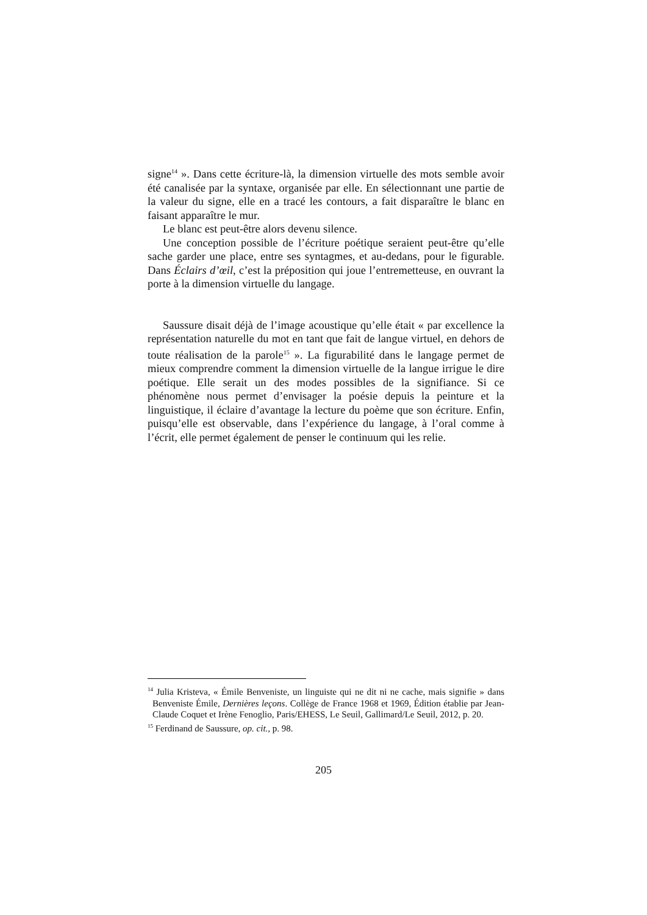signe<sup>14</sup> ». Dans cette écriture-là, la dimension virtuelle des mots semble avoir été canalisée par la syntaxe, organisée par elle. En sélectionnant une partie de la valeur du signe, elle en a tracé les contours, a fait disparaître le blanc en faisant apparaître le mur.
Le blanc est peut-être alors devenu silence.
Une conception possible de l’écriture poétique seraient peut-être qu’elle sache garder une place, entre ses syntagmes, et au-dedans, pour le figurable. Dans Éclairs d’œil, c’est la préposition qui joue l’entremetteuse, en ouvrant la porte à la dimension virtuelle du langage.
Saussure disait déjà de l’image acoustique qu’elle était « par excellence la représentation naturelle du mot en tant que fait de langue virtuel, en dehors de toute réalisation de la parole<sup>15</sup> ». La figurabilité dans le langage permet de mieux comprendre comment la dimension virtuelle de la langue irrigue le dire poétique. Elle serait un des modes possibles de la signifiance. Si ce phénomène nous permet d’envisager la poésie depuis la peinture et la linguistique, il éclaire d’avantage la lecture du poème que son écriture. Enfin, puisqu’elle est observable, dans l’expérience du langage, à l’oral comme à l’écrit, elle permet également de penser le continuum qui les relie.
<sup>14</sup> Julia Kristeva, « Émile Benveniste, un linguiste qui ne dit ni ne cache, mais signifie » dans Benveniste Émile, Dernières leçons. Collège de France 1968 et 1969, Édition établie par Jean-Claude Coquet et Irène Fenoglio, Paris/EHESS, Le Seuil, Gallimard/Le Seuil, 2012, p. 20.
<sup>15</sup> Ferdinand de Saussure, op. cit., p. 98.
205